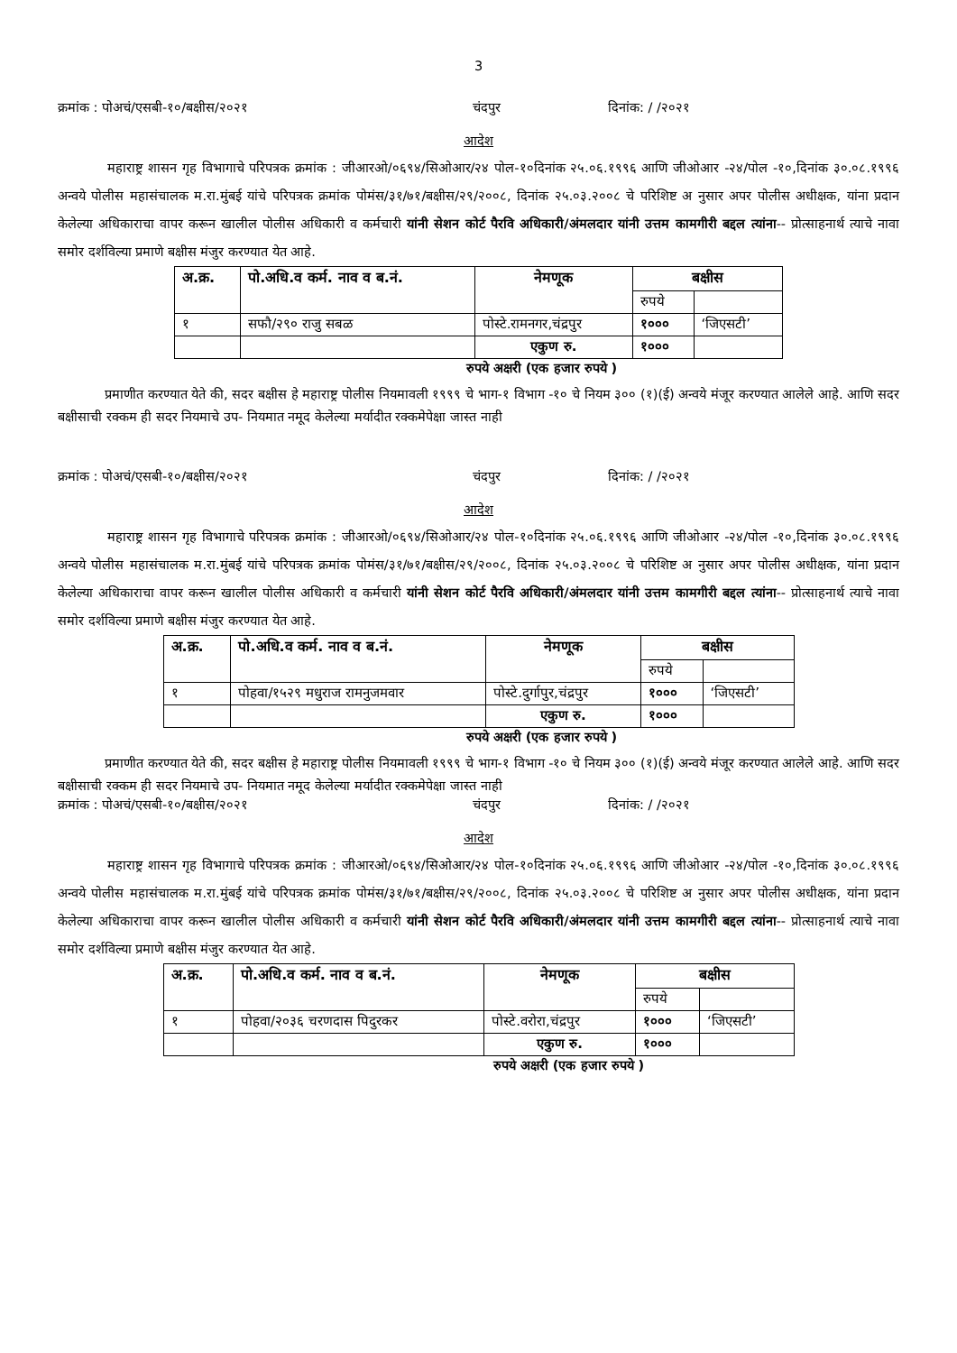3
क्रमांक : पोअचं/एसबी-१०/बक्षीस/२०२१ चंदपुर दिनांक: / /२०२१
आदेश
महाराष्ट्र शासन गृह विभागाचे परिपत्रक क्रमांक : जीआरओ/०६९४/सिओआर/२४ पोल-१०दिनांक २५.०६.१९९६ आणि जीओआर -२४/पोल -१०,दिनांक ३०.०८.१९९६ अन्वये पोलीस महासंचालक म.रा.मुंबई यांचे परिपत्रक क्रमांक पोमंस/३१/७१/बक्षीस/२९/२००८, दिनांक २५.०३.२००८ चे परिशिष्ट अ नुसार अपर पोलीस अधीक्षक, यांना प्रदान केलेल्या अधिकाराचा वापर करून खालील पोलीस अधिकारी व कर्मचारी यांनी सेशन कोर्ट पैरवि अधिकारी/अंमलदार यांनी उत्तम कामगीरी बद्दल त्यांना-- प्रोत्साहनार्थ त्याचे नावा समोर दर्शविल्या प्रमाणे बक्षीस मंजुर करण्यात येत आहे.
| अ.क्र. | पो.अधि.व कर्म. नाव व ब.नं. | नेमणूक | बक्षीस | |
| --- | --- | --- | --- | --- |
| | | | रुपये | |
| १ | सफौ/२९० राजु सबळ | पोस्टे.रामनगर,चंद्रपुर | १००० | ‘जिएसटी’ |
| | | एकुण रु. | १००० | |
रुपये अक्षरी (एक हजार रुपये )
प्रमाणीत करण्यात येते की, सदर बक्षीस हे महाराष्ट्र पोलीस नियमावली १९९९ चे भाग-१ विभाग -१० चे नियम ३०० (१)(ई) अन्वये मंजूर करण्यात आलेले आहे. आणि सदर बक्षीसाची रक्कम ही सदर नियमाचे उप- नियमात नमूद केलेल्या मर्यादीत रक्कमेपेक्षा जास्त नाही
क्रमांक : पोअचं/एसबी-१०/बक्षीस/२०२१ चंदपुर दिनांक: / /२०२१
आदेश
महाराष्ट्र शासन गृह विभागाचे परिपत्रक क्रमांक : जीआरओ/०६९४/सिओआर/२४ पोल-१०दिनांक २५.०६.१९९६ आणि जीओआर -२४/पोल -१०,दिनांक ३०.०८.१९९६ अन्वये पोलीस महासंचालक म.रा.मुंबई यांचे परिपत्रक क्रमांक पोमंस/३१/७१/बक्षीस/२९/२००८, दिनांक २५.०३.२००८ चे परिशिष्ट अ नुसार अपर पोलीस अधीक्षक, यांना प्रदान केलेल्या अधिकाराचा वापर करून खालील पोलीस अधिकारी व कर्मचारी यांनी सेशन कोर्ट पैरवि अधिकारी/अंमलदार यांनी उत्तम कामगीरी बद्दल त्यांना-- प्रोत्साहनार्थ त्याचे नावा समोर दर्शविल्या प्रमाणे बक्षीस मंजुर करण्यात येत आहे.
| अ.क्र. | पो.अधि.व कर्म. नाव व ब.नं. | नेमणूक | बक्षीस | |
| --- | --- | --- | --- | --- |
| | | | रुपये | |
| १ | पोहवा/१५२९ मधुराज रामनुजमवार | पोस्टे.दुर्गापुर,चंद्रपुर | १००० | ‘जिएसटी’ |
| | | एकुण रु. | १००० | |
रुपये अक्षरी (एक हजार रुपये )
प्रमाणीत करण्यात येते की, सदर बक्षीस हे महाराष्ट्र पोलीस नियमावली १९९९ चे भाग-१ विभाग -१० चे नियम ३०० (१)(ई) अन्वये मंजूर करण्यात आलेले आहे. आणि सदर बक्षीसाची रक्कम ही सदर नियमाचे उप- नियमात नमूद केलेल्या मर्यादीत रक्कमेपेक्षा जास्त नाही
क्रमांक : पोअचं/एसबी-१०/बक्षीस/२०२१ चंदपुर दिनांक: / /२०२१
आदेश
महाराष्ट्र शासन गृह विभागाचे परिपत्रक क्रमांक : जीआरओ/०६९४/सिओआर/२४ पोल-१०दिनांक २५.०६.१९९६ आणि जीओआर -२४/पोल -१०,दिनांक ३०.०८.१९९६ अन्वये पोलीस महासंचालक म.रा.मुंबई यांचे परिपत्रक क्रमांक पोमंस/३१/७१/बक्षीस/२९/२००८, दिनांक २५.०३.२००८ चे परिशिष्ट अ नुसार अपर पोलीस अधीक्षक, यांना प्रदान केलेल्या अधिकाराचा वापर करून खालील पोलीस अधिकारी व कर्मचारी यांनी सेशन कोर्ट पैरवि अधिकारी/अंमलदार यांनी उत्तम कामगीरी बद्दल त्यांना-- प्रोत्साहनार्थ त्याचे नावा समोर दर्शविल्या प्रमाणे बक्षीस मंजुर करण्यात येत आहे.
| अ.क्र. | पो.अधि.व कर्म. नाव व ब.नं. | नेमणूक | बक्षीस | |
| --- | --- | --- | --- | --- |
| | | | रुपये | |
| १ | पोहवा/२०३६ चरणदास पिदुरकर | पोस्टे.वरोरा,चंद्रपुर | १००० | ‘जिएसटी’ |
| | | एकुण रु. | १००० | |
रुपये अक्षरी (एक हजार रुपये )